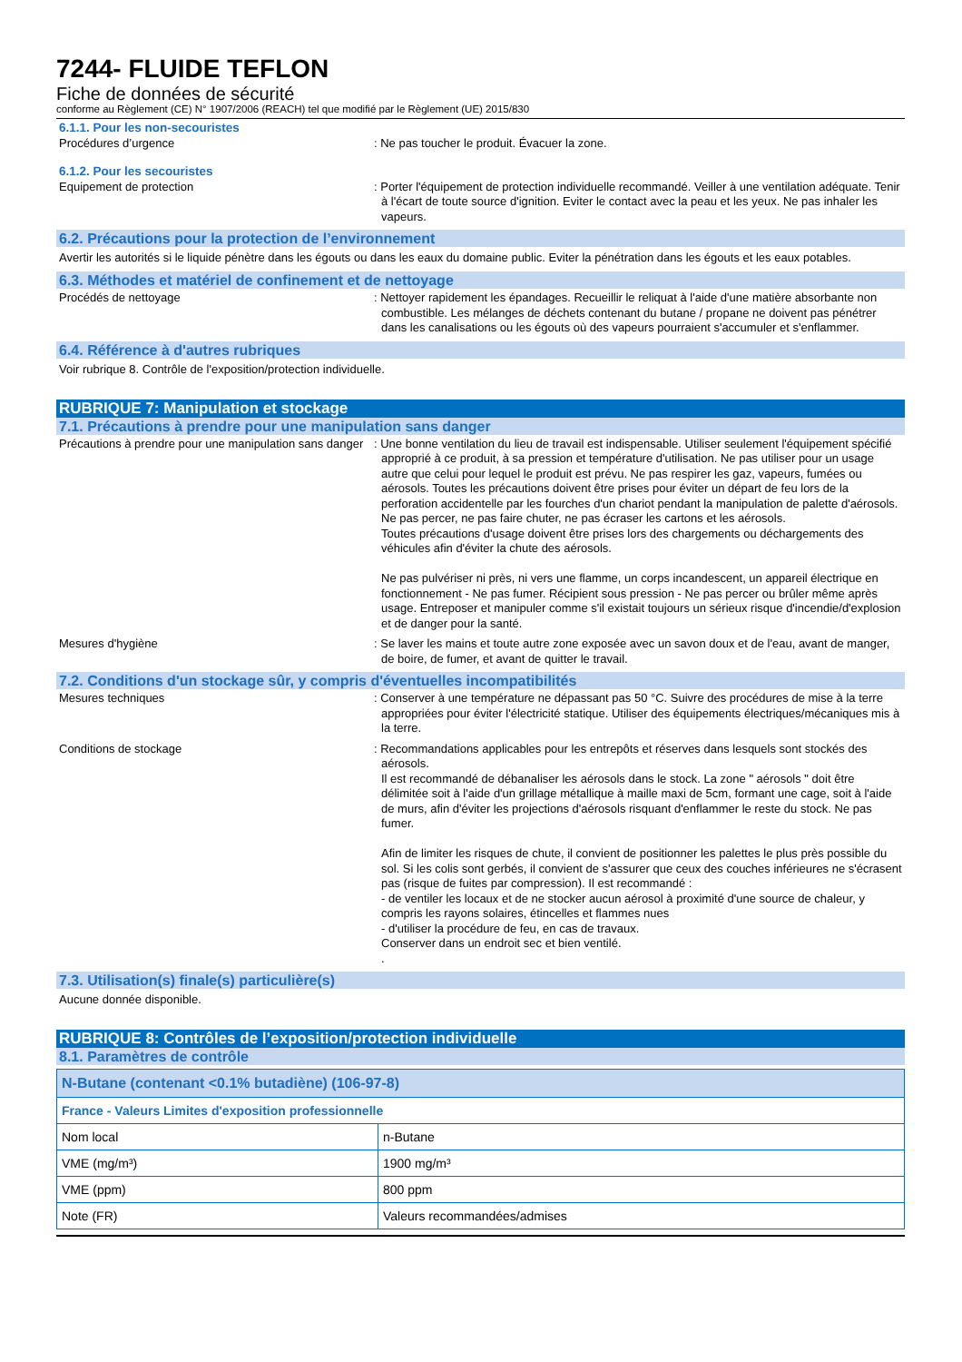7244- FLUIDE TEFLON
Fiche de données de sécurité
conforme au Règlement (CE) N° 1907/2006 (REACH) tel que modifié par le Règlement (UE) 2015/830
6.1.1. Pour les non-secouristes
Procédures d’urgence : Ne pas toucher le produit. Évacuer la zone.
6.1.2. Pour les secouristes
Equipement de protection : Porter l'équipement de protection individuelle recommandé. Veiller à une ventilation adéquate. Tenir à l'écart de toute source d'ignition. Eviter le contact avec la peau et les yeux. Ne pas inhaler les vapeurs.
6.2. Précautions pour la protection de l’environnement
Avertir les autorités si le liquide pénètre dans les égouts ou dans les eaux du domaine public. Eviter la pénétration dans les égouts et les eaux potables.
6.3. Méthodes et matériel de confinement et de nettoyage
Procédés de nettoyage : Nettoyer rapidement les épandages. Recueillir le reliquat à l'aide d'une matière absorbante non combustible. Les mélanges de déchets contenant du butane / propane ne doivent pas pénétrer dans les canalisations ou les égouts où des vapeurs pourraient s'accumuler et s'enflammer.
6.4. Référence à d'autres rubriques
Voir rubrique 8. Contrôle de l'exposition/protection individuelle.
RUBRIQUE 7: Manipulation et stockage
7.1. Précautions à prendre pour une manipulation sans danger
Précautions à prendre pour une manipulation sans danger
: Une bonne ventilation du lieu de travail est indispensable. Utiliser seulement l'équipement spécifié approprié à ce produit, à sa pression et température d'utilisation. Ne pas utiliser pour un usage autre que celui pour lequel le produit est prévu. Ne pas respirer les gaz, vapeurs, fumées ou aérosols. Toutes les précautions doivent être prises pour éviter un départ de feu lors de la perforation accidentelle par les fourches d'un chariot pendant la manipulation de palette d'aérosols. Ne pas percer, ne pas faire chuter, ne pas écraser les cartons et les aérosols.
Toutes précautions d'usage doivent être prises lors des chargements ou déchargements des véhicules afin d'éviter la chute des aérosols.
Ne pas pulvériser ni près, ni vers une flamme, un corps incandescent, un appareil électrique en fonctionnement - Ne pas fumer. Récipient sous pression - Ne pas percer ou brûler même après usage. Entreposer et manipuler comme s'il existait toujours un sérieux risque d'incendie/d'explosion et de danger pour la santé.
Mesures d'hygiène : Se laver les mains et toute autre zone exposée avec un savon doux et de l'eau, avant de manger, de boire, de fumer, et avant de quitter le travail.
7.2. Conditions d'un stockage sûr, y compris d'éventuelles incompatibilités
Mesures techniques : Conserver à une température ne dépassant pas 50 °C. Suivre des procédures de mise à la terre appropriées pour éviter l'électricité statique. Utiliser des équipements électriques/mécaniques mis à la terre.
Conditions de stockage : Recommandations applicables pour les entrepôts et réserves dans lesquels sont stockés des aérosols.
Il est recommandé de débanaliser les aérosols dans le stock. La zone " aérosols " doit être délimitée soit à l'aide d'un grillage métallique à maille maxi de 5cm, formant une cage, soit à l'aide de murs, afin d'éviter les projections d'aérosols risquant d'enflammer le reste du stock. Ne pas fumer.
Afin de limiter les risques de chute, il convient de positionner les palettes le plus près possible du sol. Si les colis sont gerbés, il convient de s'assurer que ceux des couches inférieures ne s'écrasent pas (risque de fuites par compression). Il est recommandé :
- de ventiler les locaux et de ne stocker aucun aérosol à proximité d'une source de chaleur, y compris les rayons solaires, étincelles et flammes nues
- d'utiliser la procédure de feu, en cas de travaux.
Conserver dans un endroit sec et bien ventilé.
.
7.3. Utilisation(s) finale(s) particulière(s)
Aucune donnée disponible.
RUBRIQUE 8: Contrôles de l’exposition/protection individuelle
8.1. Paramètres de contrôle
| N-Butane (contenant <0.1% butadiène) (106-97-8) | |
| France - Valeurs Limites d'exposition professionnelle | |
| Nom local | n-Butane |
| VME (mg/m³) | 1900 mg/m³ |
| VME (ppm) | 800 ppm |
| Note (FR) | Valeurs recommandées/admises |